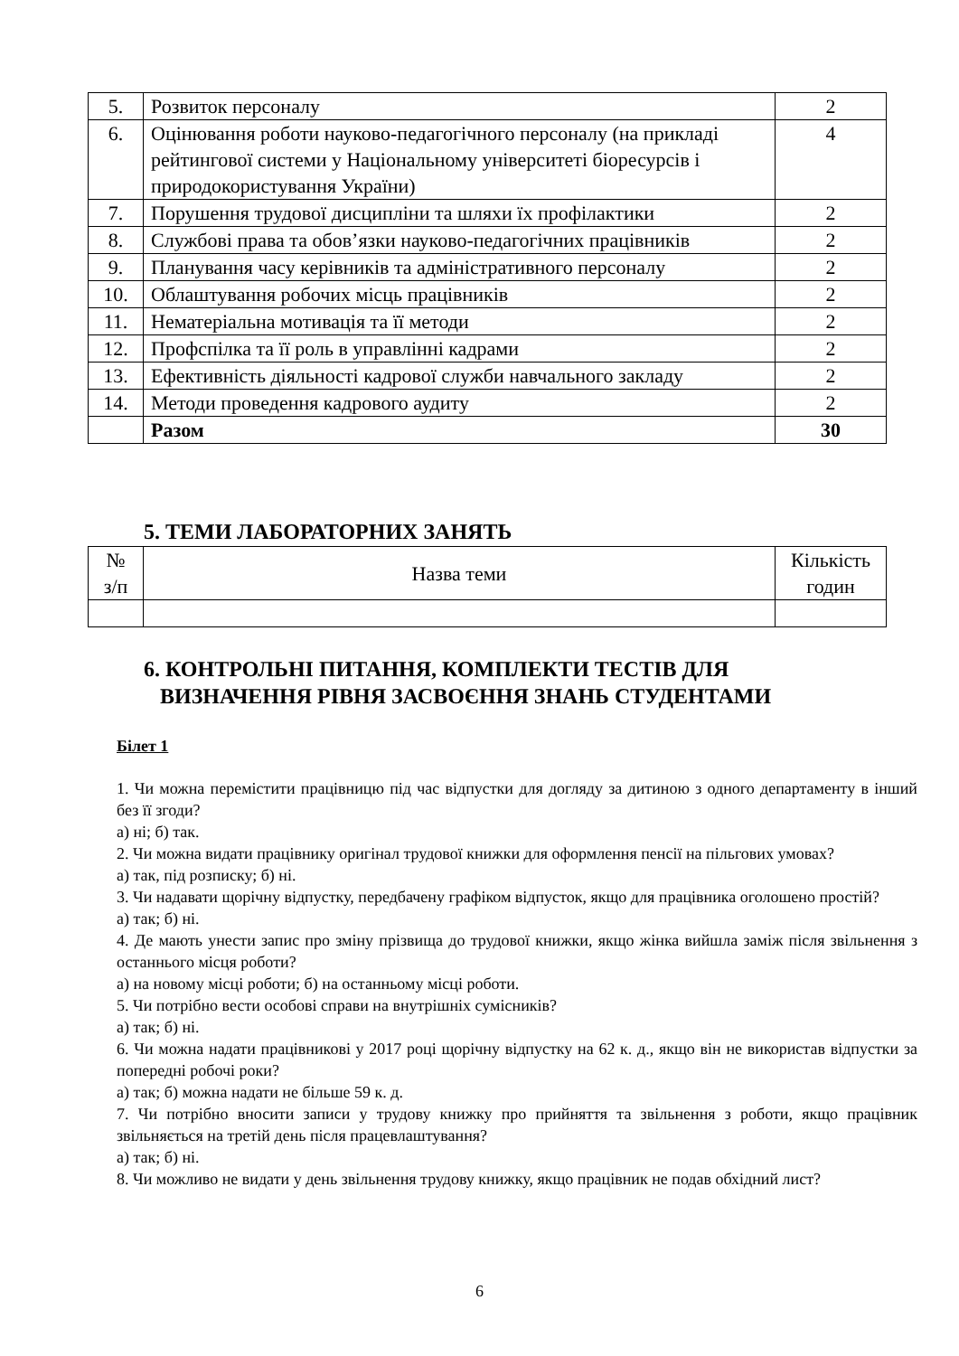| 5. | Розвиток персоналу | 2 |
| 6. | Оцінювання роботи науково-педагогічного персоналу (на прикладі рейтингової системи у Національному університеті біоресурсів і природокористування України) | 4 |
| 7. | Порушення трудової дисципліни та шляхи їх профілактики | 2 |
| 8. | Службові права та обов’язки науково-педагогічних працівників | 2 |
| 9. | Планування часу керівників та адміністративного персоналу | 2 |
| 10. | Облаштування робочих місць працівників | 2 |
| 11. | Нематеріальна мотивація та її методи | 2 |
| 12. | Профспілка та її роль в управлінні кадрами | 2 |
| 13. | Ефективність діяльності кадрової служби навчального закладу | 2 |
| 14. | Методи проведення кадрового аудиту | 2 |
| | Разом | 30 |
5. ТЕМИ ЛАБОРАТОРНИХ ЗАНЯТЬ
| № з/п | Назва теми | Кількість годин |
| --- | --- | --- |
6. КОНТРОЛЬНІ ПИТАННЯ, КОМПЛЕКТИ ТЕСТІВ ДЛЯ
ВИЗНАЧЕННЯ РІВНЯ ЗАСВОЄННЯ ЗНАНЬ СТУДЕНТАМИ
Білет 1
1. Чи можна перемістити працівницю під час відпустки для догляду за дитиною з одного департаменту в інший без її згоди?
а) ні; б) так.
2. Чи можна видати працівнику оригінал трудової книжки для оформлення пенсії на пільгових умовах?
а) так, під розписку; б) ні.
3. Чи надавати щорічну відпустку, передбачену графіком відпусток, якщо для працівника оголошено простій?
а) так; б) ні.
4. Де мають унести запис про зміну прізвища до трудової книжки, якщо жінка вийшла заміж після звільнення з останнього місця роботи?
а) на новому місці роботи; б) на останньому місці роботи.
5. Чи потрібно вести особові справи на внутрішніх сумісників?
а) так; б) ні.
6. Чи можна надати працівникові у 2017 році щорічну відпустку на 62 к. д., якщо він не використав відпустки за попередні робочі роки?
а) так; б) можна надати не більше 59 к. д.
7. Чи потрібно вносити записи у трудову книжку про прийняття та звільнення з роботи, якщо працівник звільняється на третій день після працевлаштування?
а) так; б) ні.
8. Чи можливо не видати у день звільнення трудову книжку, якщо працівник не подав обхідний лист?
6